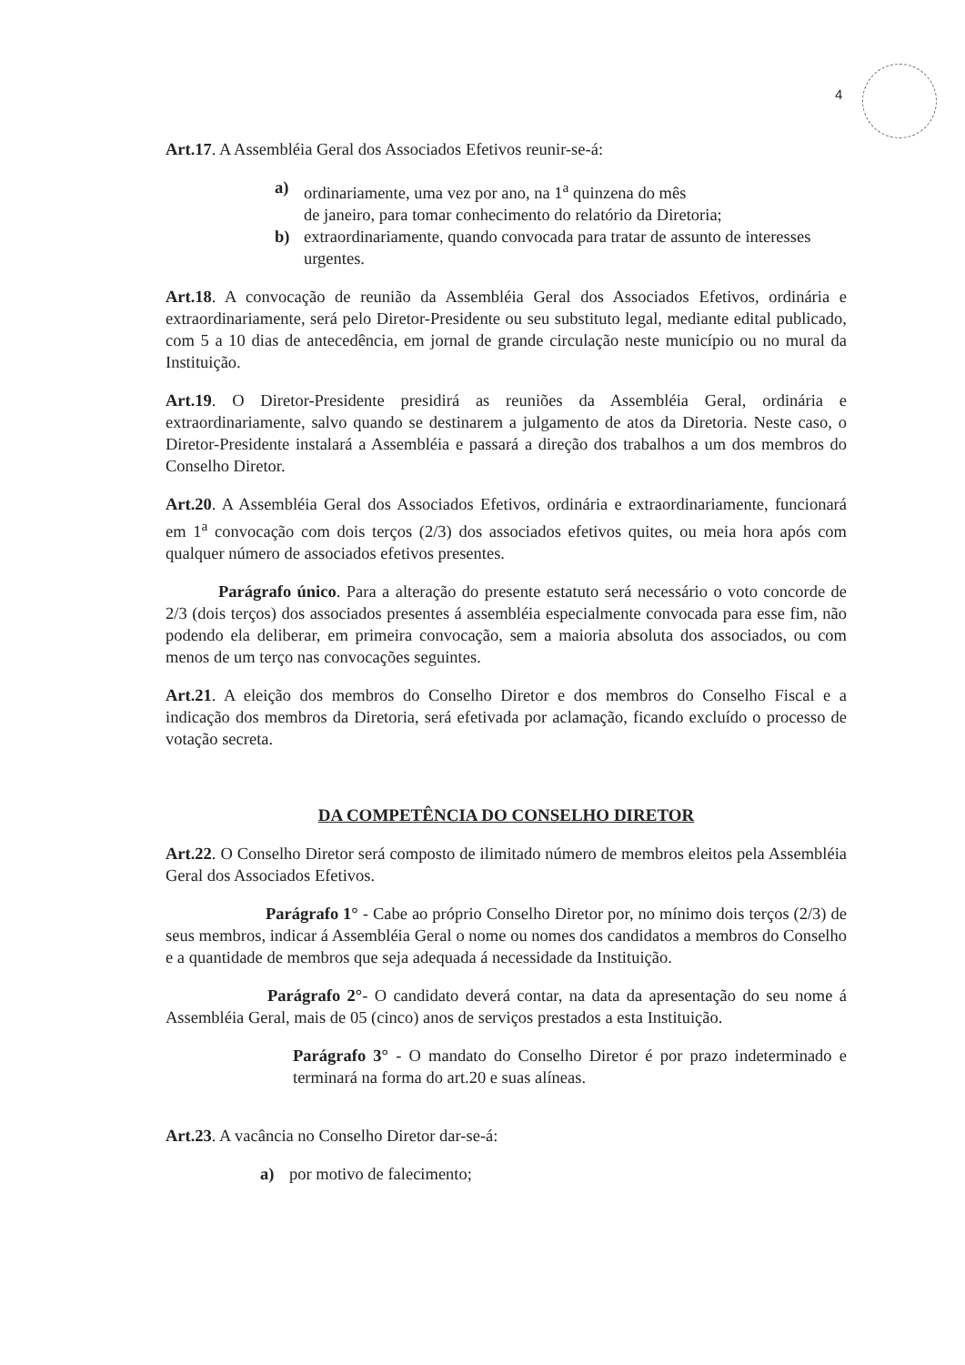4
Art.17. A Assembléia Geral dos Associados Efetivos reunir-se-á:
a) ordinariamente, uma vez por ano, na 1<sup>a</sup> quinzena do mês
de janeiro, para tomar conhecimento do relatório da Diretoria;
b) extraordinariamente, quando convocada para tratar de assunto de interesses urgentes.
Art.18. A convocação de reunião da Assembléia Geral dos Associados Efetivos, ordinária e extraordinariamente, será pelo Diretor-Presidente ou seu substituto legal, mediante edital publicado, com 5 a 10 dias de antecedência, em jornal de grande circulação neste município ou no mural da Instituição.
Art.19. O Diretor-Presidente presidirá as reuniões da Assembléia Geral, ordinária e extraordinariamente, salvo quando se destinarem a julgamento de atos da Diretoria. Neste caso, o Diretor-Presidente instalará a Assembléia e passará a direção dos trabalhos a um dos membros do Conselho Diretor.
Art.20. A Assembléia Geral dos Associados Efetivos, ordinária e extraordinariamente, funcionará em 1<sup>a</sup> convocação com dois terços (2/3) dos associados efetivos quites, ou meia hora após com qualquer número de associados efetivos presentes.
Parágrafo único. Para a alteração do presente estatuto será necessário o voto concorde de 2/3 (dois terços) dos associados presentes á assembléia especialmente convocada para esse fim, não podendo ela deliberar, em primeira convocação, sem a maioria absoluta dos associados, ou com menos de um terço nas convocações seguintes.
Art.21. A eleição dos membros do Conselho Diretor e dos membros do Conselho Fiscal e a indicação dos membros da Diretoria, será efetivada por aclamação, ficando excluído o processo de votação secreta.
DA COMPETÊNCIA DO CONSELHO DIRETOR
Art.22. O Conselho Diretor será composto de ilimitado número de membros eleitos pela Assembléia Geral dos Associados Efetivos.
Parágrafo 1° - Cabe ao próprio Conselho Diretor por, no mínimo dois terços (2/3) de seus membros, indicar á Assembléia Geral o nome ou nomes dos candidatos a membros do Conselho e a quantidade de membros que seja adequada á necessidade da Instituição.
Parágrafo 2°- O candidato deverá contar, na data da apresentação do seu nome á Assembléia Geral, mais de 05 (cinco) anos de serviços prestados a esta Instituição.
Parágrafo 3° - O mandato do Conselho Diretor é por prazo indeterminado e terminará na forma do art.20 e suas alíneas.
Art.23. A vacância no Conselho Diretor dar-se-á:
a) por motivo de falecimento;